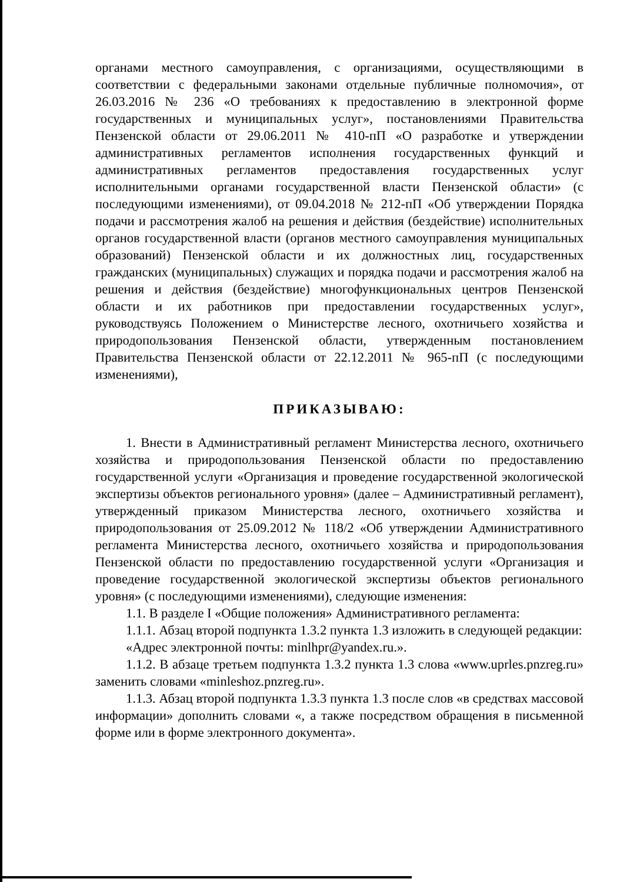органами местного самоуправления, с организациями, осуществляющими в соответствии с федеральными законами отдельные публичные полномочия», от 26.03.2016 № 236 «О требованиях к предоставлению в электронной форме государственных и муниципальных услуг», постановлениями Правительства Пензенской области от 29.06.2011 № 410-пП «О разработке и утверждении административных регламентов исполнения государственных функций и административных регламентов предоставления государственных услуг исполнительными органами государственной власти Пензенской области» (с последующими изменениями), от 09.04.2018 № 212-пП «Об утверждении Порядка подачи и рассмотрения жалоб на решения и действия (бездействие) исполнительных органов государственной власти (органов местного самоуправления муниципальных образований) Пензенской области и их должностных лиц, государственных гражданских (муниципальных) служащих и порядка подачи и рассмотрения жалоб на решения и действия (бездействие) многофункциональных центров Пензенской области и их работников при предоставлении государственных услуг», руководствуясь Положением о Министерстве лесного, охотничьего хозяйства и природопользования Пензенской области, утвержденным постановлением Правительства Пензенской области от 22.12.2011 № 965-пП (с последующими изменениями),
ПРИКАЗЫВАЮ:
1. Внести в Административный регламент Министерства лесного, охотничьего хозяйства и природопользования Пензенской области по предоставлению государственной услуги «Организация и проведение государственной экологической экспертизы объектов регионального уровня» (далее – Административный регламент), утвержденный приказом Министерства лесного, охотничьего хозяйства и природопользования от 25.09.2012 № 118/2 «Об утверждении Административного регламента Министерства лесного, охотничьего хозяйства и природопользования Пензенской области по предоставлению государственной услуги «Организация и проведение государственной экологической экспертизы объектов регионального уровня» (с последующими изменениями), следующие изменения:
1.1. В разделе I «Общие положения» Административного регламента:
1.1.1. Абзац второй подпункта 1.3.2 пункта 1.3 изложить в следующей редакции:
«Адрес электронной почты: minlhpr@yandex.ru.».
1.1.2. В абзаце третьем подпункта 1.3.2 пункта 1.3 слова «www.uprles.pnzreg.ru» заменить словами «minleshoz.pnzreg.ru».
1.1.3. Абзац второй подпункта 1.3.3 пункта 1.3 после слов «в средствах массовой информации» дополнить словами «, а также посредством обращения в письменной форме или в форме электронного документа».